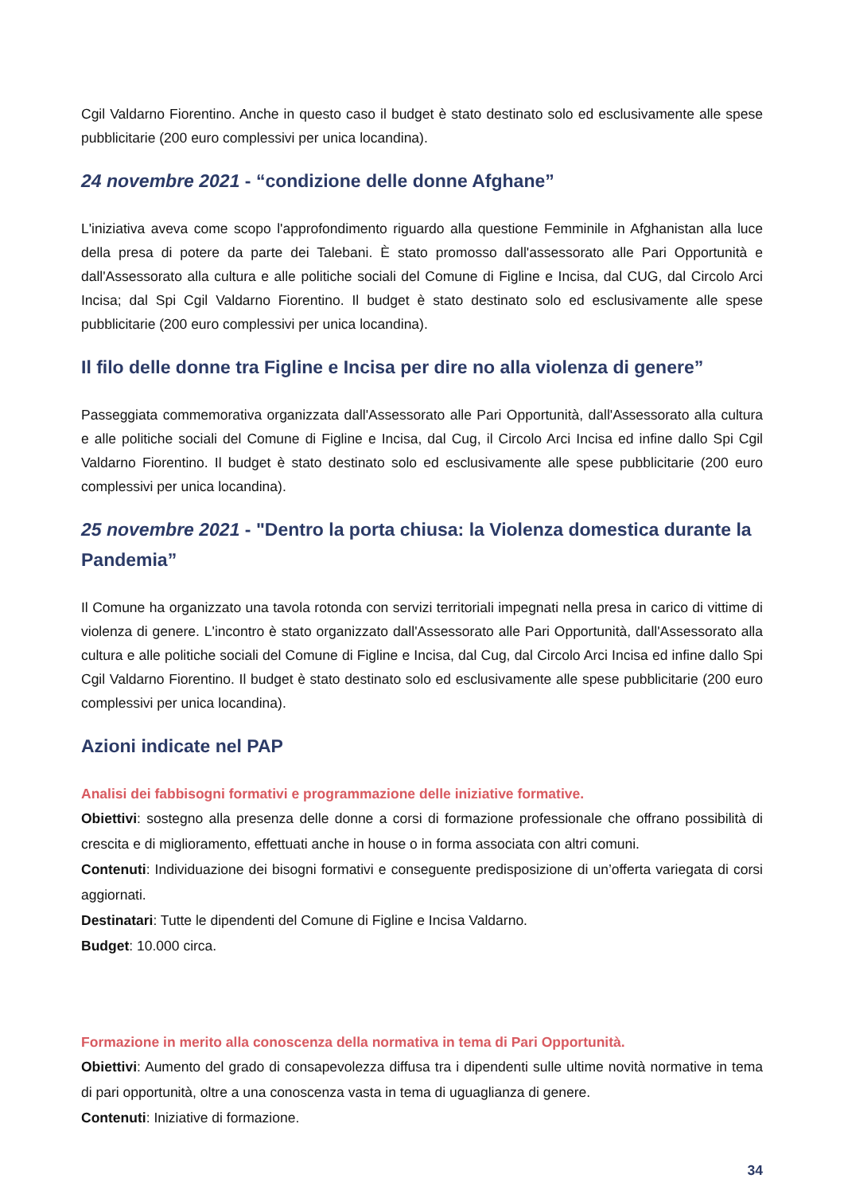Cgil Valdarno Fiorentino. Anche in questo caso il budget è stato destinato solo ed esclusivamente alle spese pubblicitarie (200 euro complessivi per unica locandina).
24 novembre 2021 - “condizione delle donne Afghane”
L'iniziativa aveva come scopo l'approfondimento riguardo alla questione Femminile in Afghanistan alla luce della presa di potere da parte dei Talebani. È stato promosso dall'assessorato alle Pari Opportunità e dall'Assessorato alla cultura e alle politiche sociali del Comune di Figline e Incisa, dal CUG, dal Circolo Arci Incisa; dal Spi Cgil Valdarno Fiorentino. Il budget è stato destinato solo ed esclusivamente alle spese pubblicitarie (200 euro complessivi per unica locandina).
Il filo delle donne tra Figline e Incisa per dire no alla violenza di genere”
Passeggiata commemorativa organizzata dall'Assessorato alle Pari Opportunità, dall'Assessorato alla cultura e alle politiche sociali del Comune di Figline e Incisa, dal Cug, il Circolo Arci Incisa ed infine dallo Spi Cgil Valdarno Fiorentino. Il budget è stato destinato solo ed esclusivamente alle spese pubblicitarie (200 euro complessivi per unica locandina).
25 novembre 2021 - "Dentro la porta chiusa: la Violenza domestica durante la Pandemia”
Il Comune ha organizzato una tavola rotonda con servizi territoriali impegnati nella presa in carico di vittime di violenza di genere. L'incontro è stato organizzato dall'Assessorato alle Pari Opportunità, dall'Assessorato alla cultura e alle politiche sociali del Comune di Figline e Incisa, dal Cug, dal Circolo Arci Incisa ed infine dallo Spi Cgil Valdarno Fiorentino. Il budget è stato destinato solo ed esclusivamente alle spese pubblicitarie (200 euro complessivi per unica locandina).
Azioni indicate nel PAP
Analisi dei fabbisogni formativi e programmazione delle iniziative formative.
Obiettivi: sostegno alla presenza delle donne a corsi di formazione professionale che offrano possibilità di crescita e di miglioramento, effettuati anche in house o in forma associata con altri comuni.
Contenuti: Individuazione dei bisogni formativi e conseguente predisposizione di un’offerta variegata di corsi aggiornati.
Destinatari: Tutte le dipendenti del Comune di Figline e Incisa Valdarno.
Budget: 10.000 circa.
Formazione in merito alla conoscenza della normativa in tema di Pari Opportunità.
Obiettivi: Aumento del grado di consapevolezza diffusa tra i dipendenti sulle ultime novità normative in tema di pari opportunità, oltre a una conoscenza vasta in tema di uguaglianza di genere.
Contenuti: Iniziative di formazione.
34